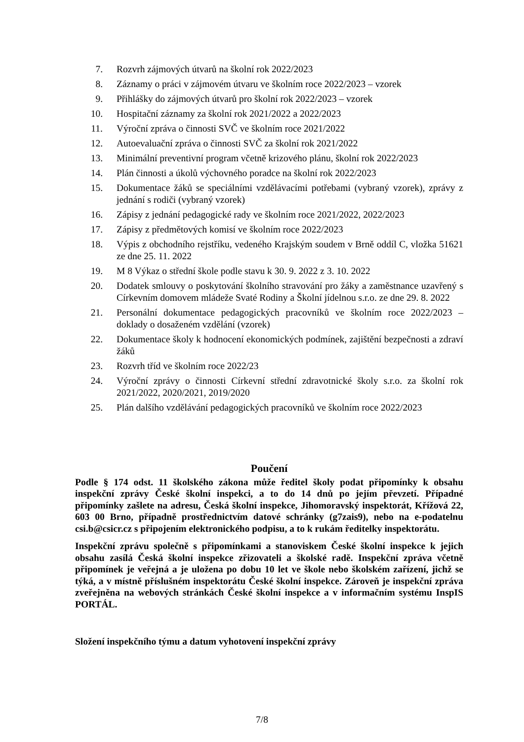7. Rozvrh zájmových útvarů na školní rok 2022/2023
8. Záznamy o práci v zájmovém útvaru ve školním roce 2022/2023 – vzorek
9. Přihlášky do zájmových útvarů pro školní rok 2022/2023 – vzorek
10. Hospitační záznamy za školní rok 2021/2022 a 2022/2023
11. Výroční zpráva o činnosti SVČ ve školním roce 2021/2022
12. Autoevaluační zpráva o činnosti SVČ za školní rok 2021/2022
13. Minimální preventivní program včetně krizového plánu, školní rok 2022/2023
14. Plán činnosti a úkolů výchovného poradce na školní rok 2022/2023
15. Dokumentace žáků se speciálními vzdělávacími potřebami (vybraný vzorek), zprávy z jednání s rodiči (vybraný vzorek)
16. Zápisy z jednání pedagogické rady ve školním roce 2021/2022, 2022/2023
17. Zápisy z předmětových komisí ve školním roce 2022/2023
18. Výpis z obchodního rejstříku, vedeného Krajským soudem v Brně oddíl C, vložka 51621 ze dne 25. 11. 2022
19. M 8 Výkaz o střední škole podle stavu k 30. 9. 2022 z 3. 10. 2022
20. Dodatek smlouvy o poskytování školního stravování pro žáky a zaměstnance uzavřený s Církevním domovem mládeže Svaté Rodiny a Školní jídelnou s.r.o. ze dne 29. 8. 2022
21. Personální dokumentace pedagogických pracovníků ve školním roce 2022/2023 – doklady o dosaženém vzdělání (vzorek)
22. Dokumentace školy k hodnocení ekonomických podmínek, zajištění bezpečnosti a zdraví žáků
23. Rozvrh tříd ve školním roce 2022/23
24. Výroční zprávy o činnosti Církevní střední zdravotnické školy s.r.o. za školní rok 2021/2022, 2020/2021, 2019/2020
25. Plán dalšího vzdělávání pedagogických pracovníků ve školním roce 2022/2023
Poučení
Podle § 174 odst. 11 školského zákona může ředitel školy podat připomínky k obsahu inspekční zprávy České školní inspekci, a to do 14 dnů po jejím převzetí. Případné připomínky zašlete na adresu, Česká školní inspekce, Jihomoravský inspektorát, Křížová 22, 603 00 Brno, případně prostřednictvím datové schránky (g7zais9), nebo na e-podatelnu csi.b@csicr.cz s připojením elektronického podpisu, a to k rukám ředitelky inspektorátu.
Inspekční zprávu společně s připomínkami a stanoviskem České školní inspekce k jejich obsahu zasílá Česká školní inspekce zřizovateli a školské radě. Inspekční zpráva včetně připomínek je veřejná a je uložena po dobu 10 let ve škole nebo školském zařízení, jichž se týká, a v místně příslušném inspektorátu České školní inspekce. Zároveň je inspekční zpráva zveřejněna na webových stránkách České školní inspekce a v informačním systému InspIS PORTÁL.
Složení inspekčního týmu a datum vyhotovení inspekční zprávy
7/8